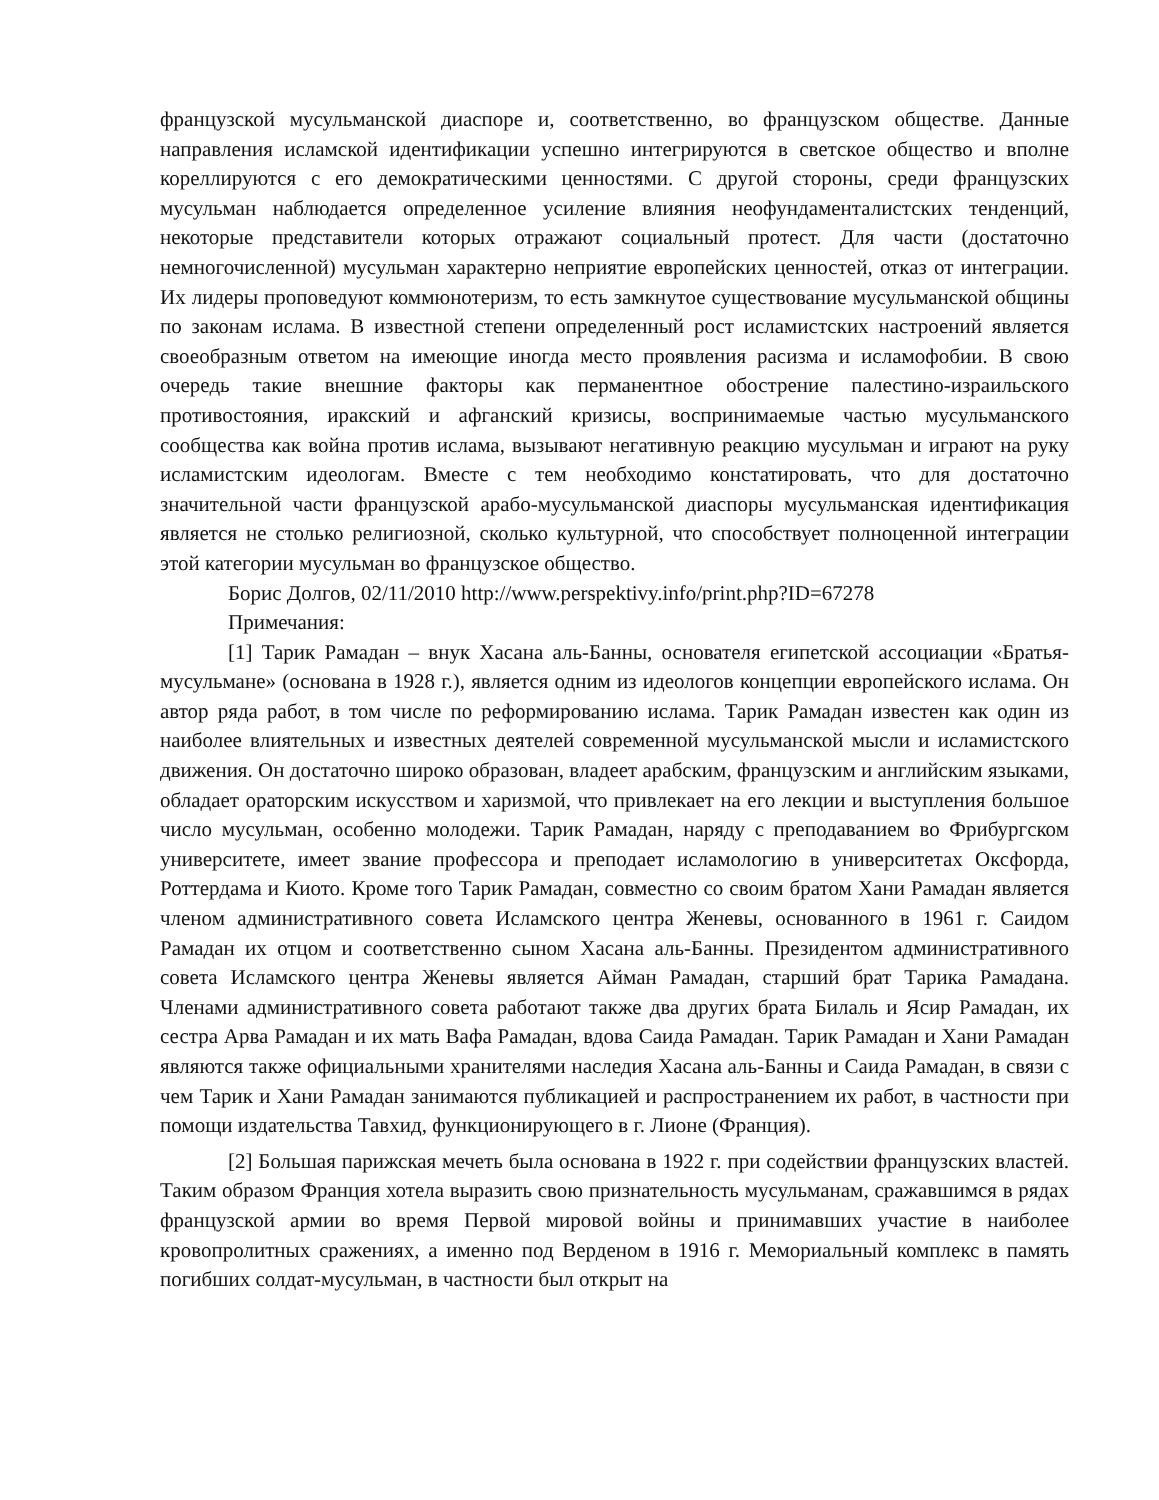французской мусульманской диаспоре и, соответственно, во французском обществе. Данные направления исламской идентификации успешно интегрируются в светское общество и вполне кореллируются с его демократическими ценностями. С другой стороны, среди французских мусульман наблюдается определенное усиление влияния неофундаменталистских тенденций, некоторые представители которых отражают социальный протест. Для части (достаточно немногочисленной) мусульман характерно неприятие европейских ценностей, отказ от интеграции. Их лидеры проповедуют коммюнотеризм, то есть замкнутое существование мусульманской общины по законам ислама. В известной степени определенный рост исламистских настроений является своеобразным ответом на имеющие иногда место проявления расизма и исламофобии. В свою очередь такие внешние факторы как перманентное обострение палестино-израильского противостояния, иракский и афганский кризисы, воспринимаемые частью мусульманского сообщества как война против ислама, вызывают негативную реакцию мусульман и играют на руку исламистским идеологам. Вместе с тем необходимо констатировать, что для достаточно значительной части французской арабо-мусульманской диаспоры мусульманская идентификация является не столько религиозной, сколько культурной, что способствует полноценной интеграции этой категории мусульман во французское общество.
Борис Долгов, 02/11/2010 http://www.perspektivy.info/print.php?ID=67278
Примечания:
[1] Тарик Рамадан – внук Хасана аль-Банны, основателя египетской ассоциации «Братья-мусульмане» (основана в 1928 г.), является одним из идеологов концепции европейского ислама. Он автор ряда работ, в том числе по реформированию ислама. Тарик Рамадан известен как один из наиболее влиятельных и известных деятелей современной мусульманской мысли и исламистского движения. Он достаточно широко образован, владеет арабским, французским и английским языками, обладает ораторским искусством и харизмой, что привлекает на его лекции и выступления большое число мусульман, особенно молодежи. Тарик Рамадан, наряду с преподаванием во Фрибургском университете, имеет звание профессора и преподает исламологию в университетах Оксфорда, Роттердама и Киото. Кроме того Тарик Рамадан, совместно со своим братом Хани Рамадан является членом административного совета Исламского центра Женевы, основанного в 1961 г. Саидом Рамадан их отцом и соответственно сыном Хасана аль-Банны. Президентом административного совета Исламского центра Женевы является Айман Рамадан, старший брат Тарика Рамадана. Членами административного совета работают также два других брата Билаль и Ясир Рамадан, их сестра Арва Рамадан и их мать Вафа Рамадан, вдова Саида Рамадан. Тарик Рамадан и Хани Рамадан являются также официальными хранителями наследия Хасана аль-Банны и Саида Рамадан, в связи с чем Тарик и Хани Рамадан занимаются публикацией и распространением их работ, в частности при помощи издательства Тавхид, функционирующего в г. Лионе (Франция).
[2] Большая парижская мечеть была основана в 1922 г. при содействии французских властей. Таким образом Франция хотела выразить свою признательность мусульманам, сражавшимся в рядах французской армии во время Первой мировой войны и принимавших участие в наиболее кровопролитных сражениях, а именно под Верденом в 1916 г. Мемориальный комплекс в память погибших солдат-мусульман, в частности был открыт на